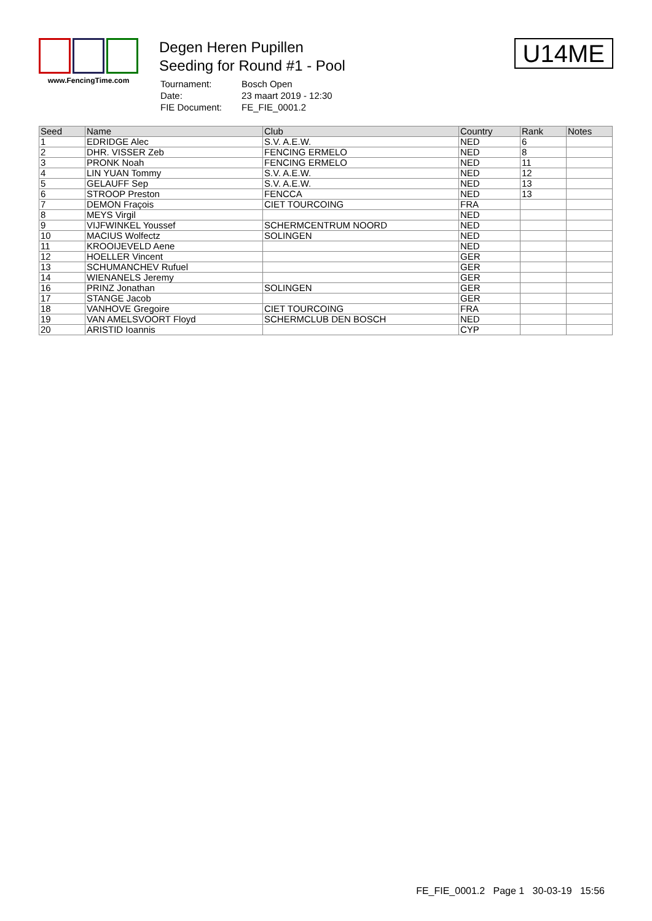www.FencingTime.com
Degen Heren Pupillen
Seeding for Round #1 - Pool
| Tournament: | Bosch Open |
| Date: | 23 maart 2019 - 12:30 |
| FIE Document: | FE_FIE_0001.2 |
U14ME
| Seed | Name | Club | Country | Rank | Notes |
| --- | --- | --- | --- | --- | --- |
| 1 | EDRIDGE Alec | S.V. A.E.W. | NED | 6 | |
| 2 | DHR. VISSER Zeb | FENCING ERMELO | NED | 8 | |
| 3 | PRONK Noah | FENCING ERMELO | NED | 11 | |
| 4 | LIN YUAN Tommy | S.V. A.E.W. | NED | 12 | |
| 5 | GELAUFF Sep | S.V. A.E.W. | NED | 13 | |
| 6 | STROOP Preston | FENCCA | NED | 13 | |
| 7 | DEMON Fraçois | CIET TOURCOING | FRA | | |
| 8 | MEYS Virgil | | NED | | |
| 9 | VIJFWINKEL Youssef | SCHERMCENTRUM NOORD | NED | | |
| 10 | MACIUS Wolfectz | SOLINGEN | NED | | |
| 11 | KROOIJEVELD Aene | | NED | | |
| 12 | HOELLER Vincent | | GER | | |
| 13 | SCHUMANCHEV Rufuel | | GER | | |
| 14 | WIENANELS Jeremy | | GER | | |
| 16 | PRINZ Jonathan | SOLINGEN | GER | | |
| 17 | STANGE Jacob | | GER | | |
| 18 | VANHOVE Gregoire | CIET TOURCOING | FRA | | |
| 19 | VAN AMELSVOORT Floyd | SCHERMCLUB DEN BOSCH | NED | | |
| 20 | ARISTID Ioannis | | CYP | | |
FE_FIE_0001.2 Page 1 30-03-19 15:56